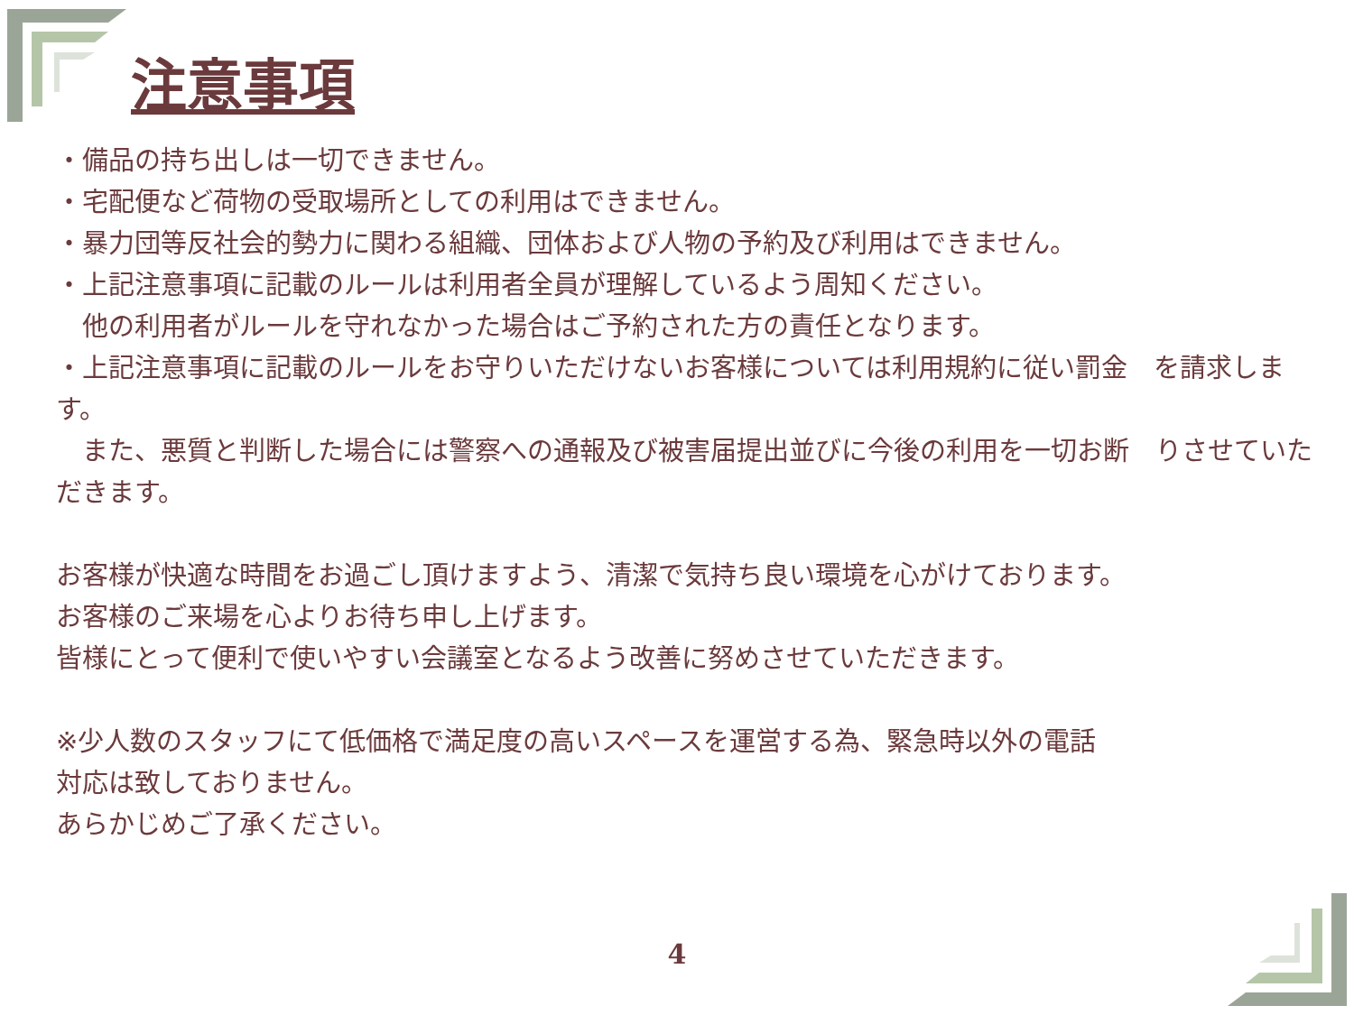注意事項
・備品の持ち出しは一切できません。
・宅配便など荷物の受取場所としての利用はできません。
・暴力団等反社会的勢力に関わる組織、団体および人物の予約及び利用はできません。
・上記注意事項に記載のルールは利用者全員が理解しているよう周知ください。
　他の利用者がルールを守れなかった場合はご予約された方の責任となります。
・上記注意事項に記載のルールをお守りいただけないお客様については利用規約に従い罰金　を請求します。
　また、悪質と判断した場合には警察への通報及び被害届提出並びに今後の利用を一切お断　りさせていただきます。
お客様が快適な時間をお過ごし頂けますよう、清潔で気持ち良い環境を心がけております。
お客様のご来場を心よりお待ち申し上げます。
皆様にとって便利で使いやすい会議室となるよう改善に努めさせていただきます。
※少人数のスタッフにて低価格で満足度の高いスペースを運営する為、緊急時以外の電話
対応は致しておりません。
あらかじめご了承ください。
4